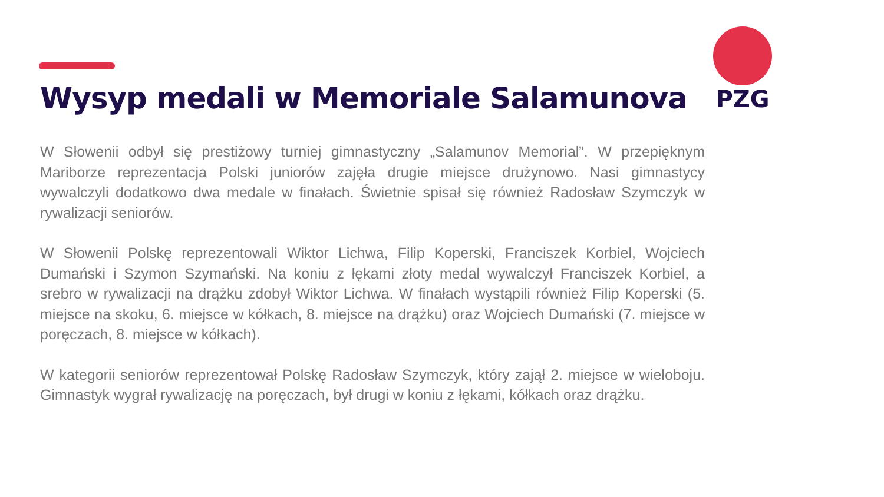PZG
Wysyp medali w Memoriale Salamunova
W Słowenii odbył się prestiżowy turniej gimnastyczny „Salamunov Memorial”. W przepięknym Mariborze reprezentacja Polski juniorów zajęła drugie miejsce drużynowo. Nasi gimnastycy wywalczyli dodatkowo dwa medale w finałach. Świetnie spisał się również Radosław Szymczyk w rywalizacji seniorów.
W Słowenii Polskę reprezentowali Wiktor Lichwa, Filip Koperski, Franciszek Korbiel, Wojciech Dumański i Szymon Szymański. Na koniu z łękami złoty medal wywalczył Franciszek Korbiel, a srebro w rywalizacji na drążku zdobył Wiktor Lichwa. W finałach wystąpili również Filip Koperski (5. miejsce na skoku, 6. miejsce w kółkach, 8. miejsce na drążku) oraz Wojciech Dumański (7. miejsce w poręczach, 8. miejsce w kółkach).
W kategorii seniorów reprezentował Polskę Radosław Szymczyk, który zajął 2. miejsce w wieloboju. Gimnastyk wygrał rywalizację na poręczach, był drugi w koniu z łękami, kółkach oraz drążku.